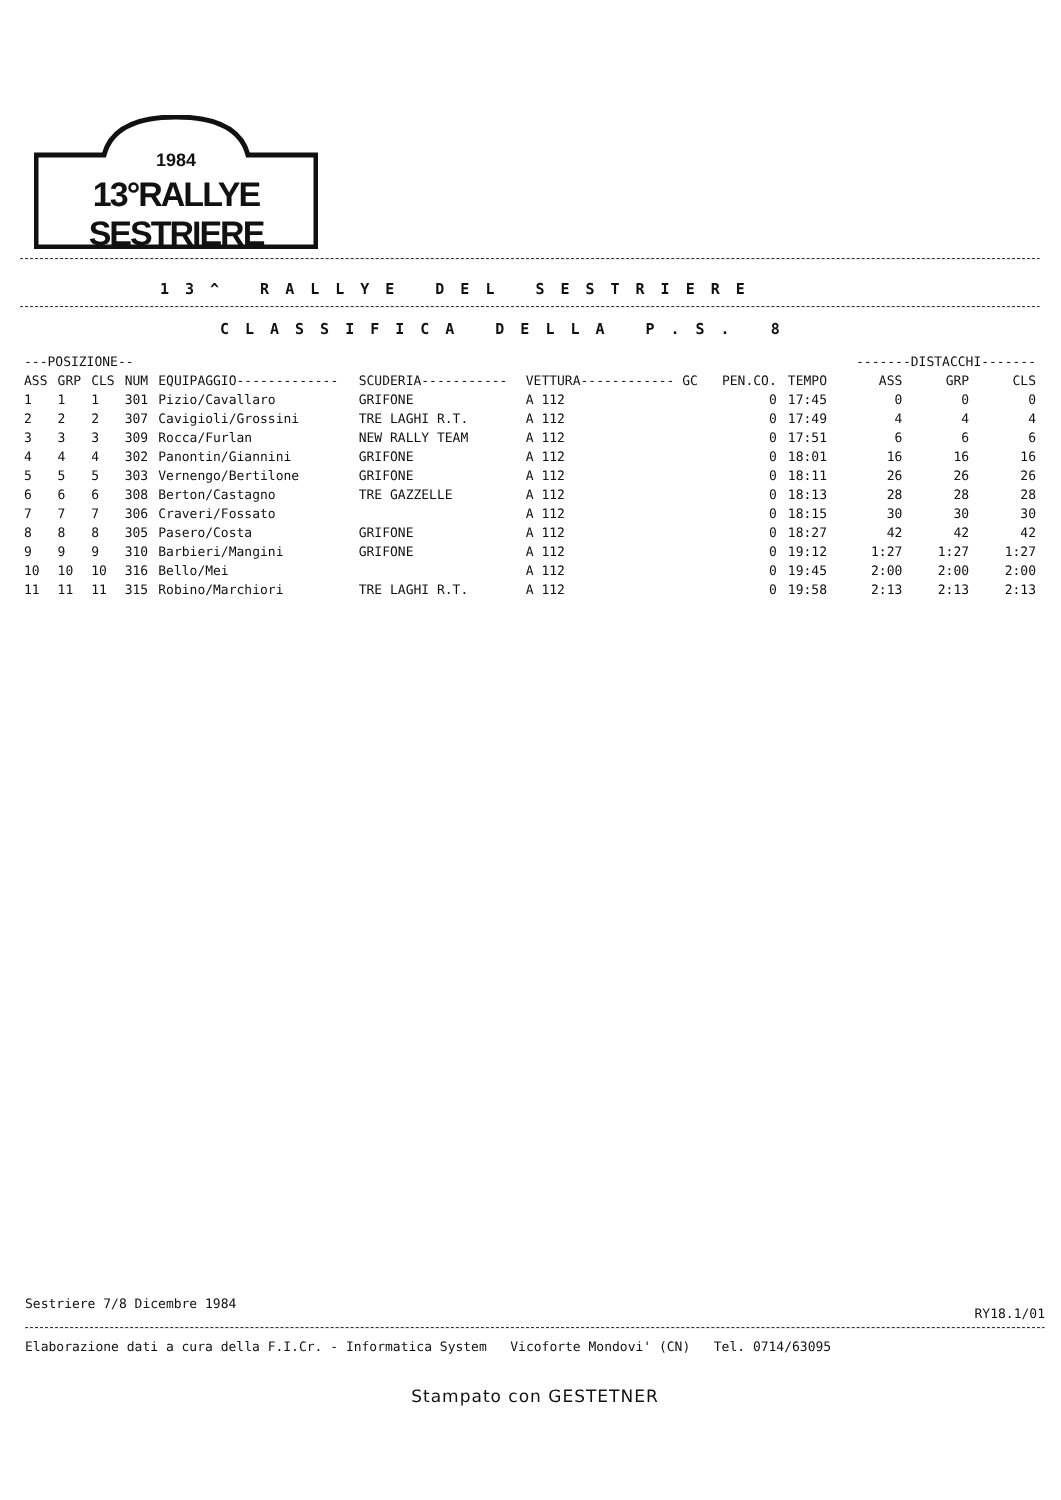1984
13°RALLYE SESTRIERE
13^ RALLYE DEL SESTRIERE
CLASSIFICA DELLA P.S. 8
| ---POSIZIONE-- | | | | | | | | | | -------DISTACCHI------- | | |
| --- | --- | --- | --- | --- | --- | --- | --- | --- | --- | --- | --- | --- |
| ASS | GRP | CLS | NUM | EQUIPAGGIO------------- | SCUDERIA----------- | VETTURA------------ GC | PEN.CO. | TEMPO | | ASS | GRP | CLS |
| 1 | 1 | 1 | 301 | Pizio/Cavallaro | GRIFONE | A 112 | 0 | 17:45 | | 0 | 0 | 0 |
| 2 | 2 | 2 | 307 | Cavigioli/Grossini | TRE LAGHI R.T. | A 112 | 0 | 17:49 | | 4 | 4 | 4 |
| 3 | 3 | 3 | 309 | Rocca/Furlan | NEW RALLY TEAM | A 112 | 0 | 17:51 | | 6 | 6 | 6 |
| 4 | 4 | 4 | 302 | Panontin/Giannini | GRIFONE | A 112 | 0 | 18:01 | | 16 | 16 | 16 |
| 5 | 5 | 5 | 303 | Vernengo/Bertilone | GRIFONE | A 112 | 0 | 18:11 | | 26 | 26 | 26 |
| 6 | 6 | 6 | 308 | Berton/Castagno | TRE GAZZELLE | A 112 | 0 | 18:13 | | 28 | 28 | 28 |
| 7 | 7 | 7 | 306 | Craveri/Fossato | | A 112 | 0 | 18:15 | | 30 | 30 | 30 |
| 8 | 8 | 8 | 305 | Pasero/Costa | GRIFONE | A 112 | 0 | 18:27 | | 42 | 42 | 42 |
| 9 | 9 | 9 | 310 | Barbieri/Mangini | GRIFONE | A 112 | 0 | 19:12 | | 1:27 | 1:27 | 1:27 |
| 10 | 10 | 10 | 316 | Bello/Mei | | A 112 | 0 | 19:45 | | 2:00 | 2:00 | 2:00 |
| 11 | 11 | 11 | 315 | Robino/Marchiori | TRE LAGHI R.T. | A 112 | 0 | 19:58 | | 2:13 | 2:13 | 2:13 |
Sestriere 7/8 Dicembre 1984 RY18.1/01
Elaborazione dati a cura della F.I.Cr. - Informatica System Vicoforte Mondovi' (CN) Tel. 0714/63095
Stampato con GESTETNER